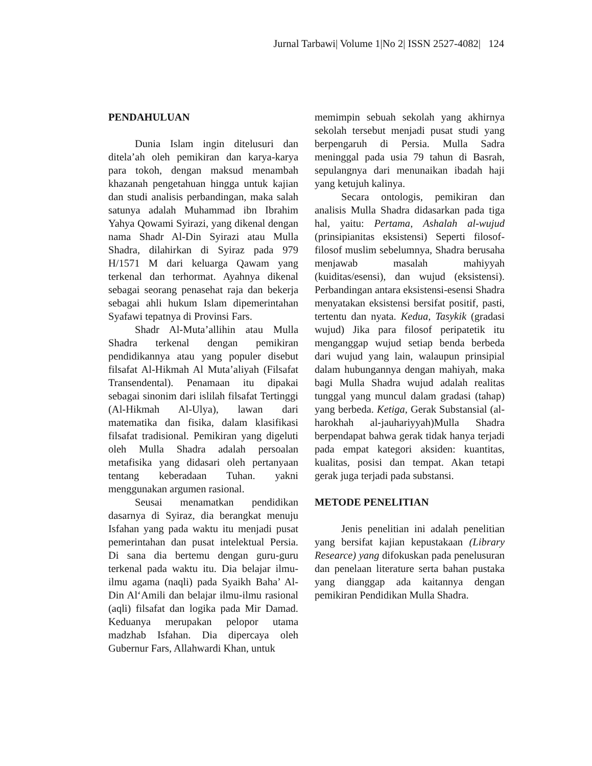Jurnal Tarbawi| Volume 1|No 2| ISSN 2527-4082| 124
PENDAHULUAN
Dunia Islam ingin ditelusuri dan ditela’ah oleh pemikiran dan karya-karya para tokoh, dengan maksud menambah khazanah pengetahuan hingga untuk kajian dan studi analisis perbandingan, maka salah satunya adalah Muhammad ibn Ibrahim Yahya Qowami Syirazi, yang dikenal dengan nama Shadr Al-Din Syirazi atau Mulla Shadra, dilahirkan di Syiraz pada 979 H/1571 M dari keluarga Qawam yang terkenal dan terhormat. Ayahnya dikenal sebagai seorang penasehat raja dan bekerja sebagai ahli hukum Islam dipemerintahan Syafawi tepatnya di Provinsi Fars.
Shadr Al-Muta’allihin atau Mulla Shadra terkenal dengan pemikiran pendidikannya atau yang populer disebut filsafat Al-Hikmah Al Muta’aliyah (Filsafat Transendental). Penamaan itu dipakai sebagai sinonim dari islilah filsafat Tertinggi (Al-Hikmah Al-Ulya), lawan dari matematika dan fisika, dalam klasifikasi filsafat tradisional. Pemikiran yang digeluti oleh Mulla Shadra adalah persoalan metafisika yang didasari oleh pertanyaan tentang keberadaan Tuhan. yakni menggunakan argumen rasional.
Seusai menamatkan pendidikan dasarnya di Syiraz, dia berangkat menuju Isfahan yang pada waktu itu menjadi pusat pemerintahan dan pusat intelektual Persia. Di sana dia bertemu dengan guru-guru terkenal pada waktu itu. Dia belajar ilmu-ilmu agama (naqli) pada Syaikh Baha’ Al-Din Al‘Amili dan belajar ilmu-ilmu rasional (aqli) filsafat dan logika pada Mir Damad. Keduanya merupakan pelopor utama madzhab Isfahan. Dia dipercaya oleh Gubernur Fars, Allahwardi Khan, untuk
memimpin sebuah sekolah yang akhirnya sekolah tersebut menjadi pusat studi yang berpengaruh di Persia. Mulla Sadra meninggal pada usia 79 tahun di Basrah, sepulangnya dari menunaikan ibadah haji yang ketujuh kalinya.
Secara ontologis, pemikiran dan analisis Mulla Shadra didasarkan pada tiga hal, yaitu: Pertama, Ashalah al-wujud (prinsipianitas eksistensi) Seperti filosof-filosof muslim sebelumnya, Shadra berusaha menjawab masalah mahiyyah (kuiditas/esensi), dan wujud (eksistensi). Perbandingan antara eksistensi-esensi Shadra menyatakan eksistensi bersifat positif, pasti, tertentu dan nyata. Kedua, Tasykik (gradasi wujud) Jika para filosof peripatetik itu menganggap wujud setiap benda berbeda dari wujud yang lain, walaupun prinsipial dalam hubungannya dengan mahiyah, maka bagi Mulla Shadra wujud adalah realitas tunggal yang muncul dalam gradasi (tahap) yang berbeda. Ketiga, Gerak Substansial (al-harokhah al-jauhariyyah)Mulla Shadra berpendapat bahwa gerak tidak hanya terjadi pada empat kategori aksiden: kuantitas, kualitas, posisi dan tempat. Akan tetapi gerak juga terjadi pada substansi.
METODE PENELITIAN
Jenis penelitian ini adalah penelitian yang bersifat kajian kepustakaan (Library Researce) yang difokuskan pada penelusuran dan penelaan literature serta bahan pustaka yang dianggap ada kaitannya dengan pemikiran Pendidikan Mulla Shadra.